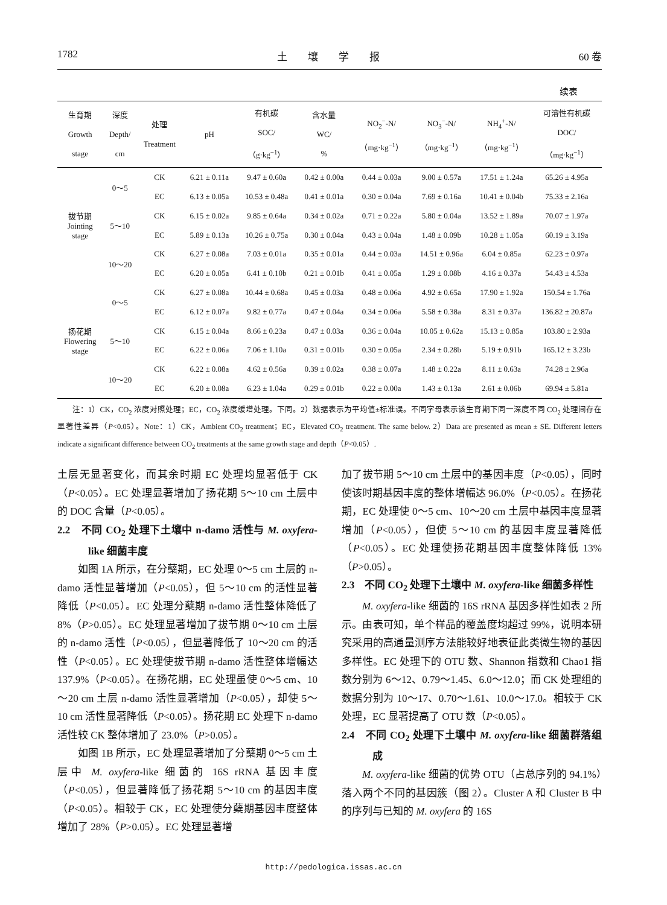1782 土　　壤　　学　　报 60 卷
续表
| 生育期 Growth stage | 深度 Depth/ cm | 处理 Treatment | pH | 有机碳 SOC/ （g·kg<sup>−1</sup>） | 含水量 WC/ % | NO<sub>2</sub><sup>−</sup>-N/ （mg·kg<sup>−1</sup>） | NO<sub>3</sub><sup>−</sup>-N/ （mg·kg<sup>−1</sup>） | NH<sub>4</sub><sup>+</sup>-N/ （mg·kg<sup>−1</sup>） | 可溶性有机碳 DOC/ （mg·kg<sup>−1</sup>） |
| --- | --- | --- | --- | --- | --- | --- | --- | --- | --- |
| 拔节期 Jointing stage | 0～5 | CK | 6.21 ± 0.11a | 9.47 ± 0.60a | 0.42 ± 0.00a | 0.44 ± 0.03a | 9.00 ± 0.57a | 17.51 ± 1.24a | 65.26 ± 4.95a |
| | | EC | 6.13 ± 0.05a | 10.53 ± 0.48a | 0.41 ± 0.01a | 0.30 ± 0.04a | 7.69 ± 0.16a | 10.41 ± 0.04b | 75.33 ± 2.16a |
| | 5～10 | CK | 6.15 ± 0.02a | 9.85 ± 0.64a | 0.34 ± 0.02a | 0.71 ± 0.22a | 5.80 ± 0.04a | 13.52 ± 1.89a | 70.07 ± 1.97a |
| | | EC | 5.89 ± 0.13a | 10.26 ± 0.75a | 0.30 ± 0.04a | 0.43 ± 0.04a | 1.48 ± 0.09b | 10.28 ± 1.05a | 60.19 ± 3.19a |
| | 10～20 | CK | 6.27 ± 0.08a | 7.03 ± 0.01a | 0.35 ± 0.01a | 0.44 ± 0.03a | 14.51 ± 0.96a | 6.04 ± 0.85a | 62.23 ± 0.97a |
| | | EC | 6.20 ± 0.05a | 6.41 ± 0.10b | 0.21 ± 0.01b | 0.41 ± 0.05a | 1.29 ± 0.08b | 4.16 ± 0.37a | 54.43 ± 4.53a |
| 扬花期 Flowering stage | 0～5 | CK | 6.27 ± 0.08a | 10.44 ± 0.68a | 0.45 ± 0.03a | 0.48 ± 0.06a | 4.92 ± 0.65a | 17.90 ± 1.92a | 150.54 ± 1.76a |
| | | EC | 6.12 ± 0.07a | 9.82 ± 0.77a | 0.47 ± 0.04a | 0.34 ± 0.06a | 5.58 ± 0.38a | 8.31 ± 0.37a | 136.82 ± 20.87a |
| | 5～10 | CK | 6.15 ± 0.04a | 8.66 ± 0.23a | 0.47 ± 0.03a | 0.36 ± 0.04a | 10.05 ± 0.62a | 15.13 ± 0.85a | 103.80 ± 2.93a |
| | | EC | 6.22 ± 0.06a | 7.06 ± 1.10a | 0.31 ± 0.01b | 0.30 ± 0.05a | 2.34 ± 0.28b | 5.19 ± 0.91b | 165.12 ± 3.23b |
| | 10～20 | CK | 6.22 ± 0.08a | 4.62 ± 0.56a | 0.39 ± 0.02a | 0.38 ± 0.07a | 1.48 ± 0.22a | 8.11 ± 0.63a | 74.28 ± 2.96a |
| | | EC | 6.20 ± 0.08a | 6.23 ± 1.04a | 0.29 ± 0.01b | 0.22 ± 0.00a | 1.43 ± 0.13a | 2.61 ± 0.06b | 69.94 ± 5.81a |
注：1）CK，CO<sub>2</sub> 浓度对照处理；EC，CO<sub>2</sub> 浓度缓增处理。下同。2）数据表示为平均值±标准误。不同字母表示该生育期下同一深度不同 CO<sub>2</sub> 处理间存在显著性差异（P<0.05）。Note：1）CK，Ambient CO<sub>2</sub> treatment；EC，Elevated CO<sub>2</sub> treatment. The same below. 2）Data are presented as mean ± SE. Different letters indicate a significant difference between CO<sub>2</sub> treatments at the same growth stage and depth（P<0.05）.
土层无显著变化，而其余时期 EC 处理均显著低于 CK（P<0.05）。EC 处理显著增加了扬花期 5～10 cm 土层中的 DOC 含量（P<0.05）。
2.2　不同 CO<sub>2</sub> 处理下土壤中 n-damo 活性与 M. oxyfera-like 细菌丰度
如图 1A 所示，在分蘖期，EC 处理 0～5 cm 土层的 n-damo 活性显著增加（P<0.05），但 5～10 cm 的活性显著降低（P<0.05）。EC 处理分蘖期 n-damo 活性整体降低了 8%（P>0.05）。EC 处理显著增加了拔节期 0～10 cm 土层的 n-damo 活性（P<0.05），但显著降低了 10～20 cm 的活性（P<0.05）。EC 处理使拔节期 n-damo 活性整体增幅达 137.9%（P<0.05）。在扬花期，EC 处理虽使 0～5 cm、10～20 cm 土层 n-damo 活性显著增加（P<0.05），却使 5～10 cm 活性显著降低（P<0.05）。扬花期 EC 处理下 n-damo 活性较 CK 整体增加了 23.0%（P>0.05）。
如图 1B 所示，EC 处理显著增加了分蘖期 0～5 cm 土层中 M. oxyfera-like 细菌的 16S rRNA 基因丰度（P<0.05），但显著降低了扬花期 5～10 cm 的基因丰度（P<0.05）。相较于 CK，EC 处理使分蘖期基因丰度整体增加了 28%（P>0.05）。EC 处理显著增
加了拔节期 5～10 cm 土层中的基因丰度（P<0.05），同时使该时期基因丰度的整体增幅达 96.0%（P<0.05）。在扬花期，EC 处理使 0～5 cm、10～20 cm 土层中基因丰度显著增加（P<0.05），但使 5～10 cm 的基因丰度显著降低（P<0.05）。EC 处理使扬花期基因丰度整体降低 13%（P>0.05）。
2.3　不同 CO<sub>2</sub> 处理下土壤中 M. oxyfera-like 细菌多样性
M. oxyfera-like 细菌的 16S rRNA 基因多样性如表 2 所示。由表可知，单个样品的覆盖度均超过 99%，说明本研究采用的高通量测序方法能较好地表征此类微生物的基因多样性。EC 处理下的 OTU 数、Shannon 指数和 Chao1 指数分别为 6～12、0.79～1.45、6.0～12.0；而 CK 处理组的数据分别为 10～17、0.70～1.61、10.0～17.0。相较于 CK 处理，EC 显著提高了 OTU 数（P<0.05）。
2.4　不同 CO<sub>2</sub> 处理下土壤中 M. oxyfera-like 细菌群落组成
M. oxyfera-like 细菌的优势 OTU（占总序列的 94.1%）落入两个不同的基因簇（图 2）。Cluster A 和 Cluster B 中的序列与已知的 M. oxyfera 的 16S
http://pedologica.issas.ac.cn